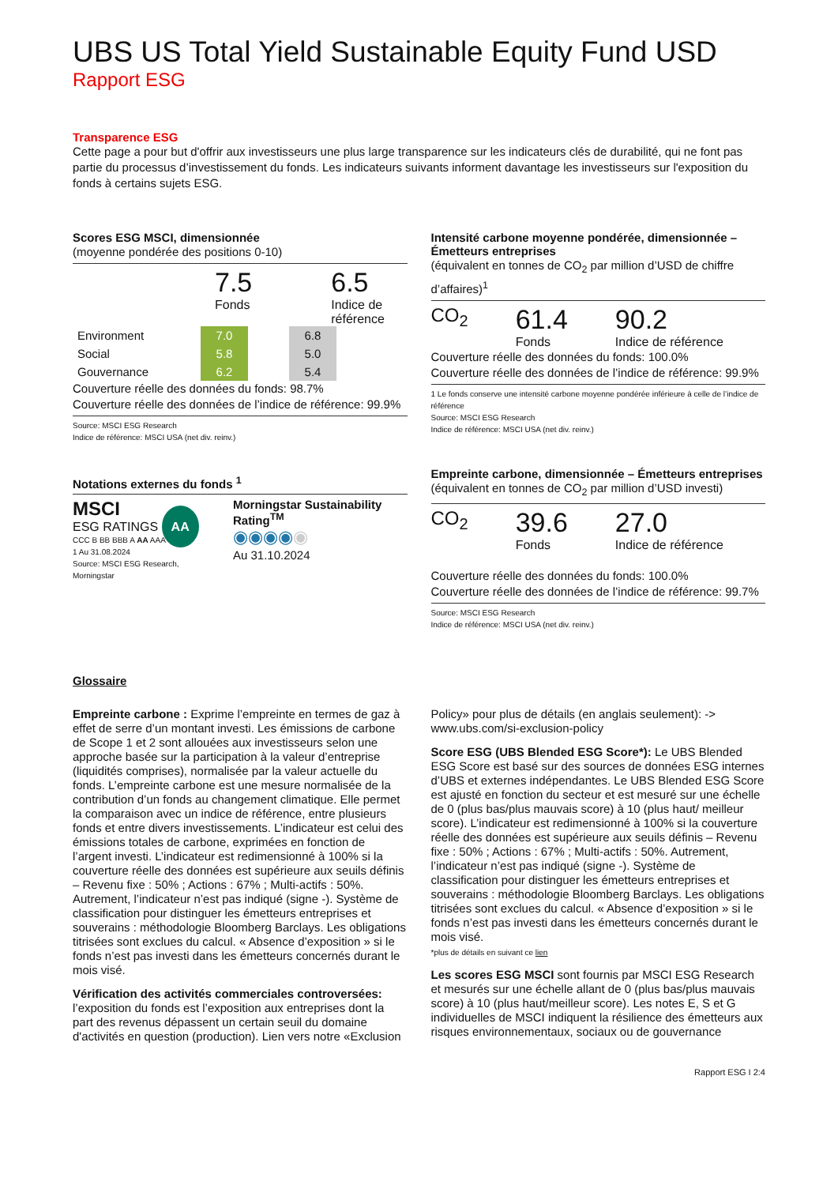UBS US Total Yield Sustainable Equity Fund USD
Rapport ESG
Transparence ESG
Cette page a pour but d'offrir aux investisseurs une plus large transparence sur les indicateurs clés de durabilité, qui ne font pas partie du processus d’investissement du fonds. Les indicateurs suivants informent davantage les investisseurs sur l'exposition du fonds à certains sujets ESG.
Scores ESG MSCI, dimensionnée
(moyenne pondérée des positions 0-10)
7.5
Fonds
6.5
Indice de
référence
| Environment | 7.0 | | 6.8 |
| Social | 5.8 | | 5.0 |
| Gouvernance | 6.2 | | 5.4 |
Couverture réelle des données du fonds: 98.7%
Couverture réelle des données de l’indice de référence: 99.9%
Source: MSCI ESG Research
Indice de référence: MSCI USA (net div. reinv.)
Notations externes du fonds <sup>1</sup>
MSCI
ESG RATINGS AA
CCC B BB BBB A AA AAA
1 Au 31.08.2024
Source: MSCI ESG Research, Morningstar
Morningstar Sustainability Rating<sup>TM</sup>
◉◉◉◉◉
Au 31.10.2024
Intensité carbone moyenne pondérée, dimensionnée – Émetteurs entreprises
(équivalent en tonnes de CO<sub>2</sub> par million d’USD de chiffre d’affaires)<sup>1</sup>
CO<sub>2</sub>
61.4
Fonds
90.2
Indice de référence
Couverture réelle des données du fonds: 100.0%
Couverture réelle des données de l’indice de référence: 99.9%
1 Le fonds conserve une intensité carbone moyenne pondérée inférieure à celle de l’indice de référence
Source: MSCI ESG Research
Indice de référence: MSCI USA (net div. reinv.)
Empreinte carbone, dimensionnée – Émetteurs entreprises
(équivalent en tonnes de CO<sub>2</sub> par million d’USD investi)
CO<sub>2</sub>
39.6
Fonds
27.0
Indice de référence
Couverture réelle des données du fonds: 100.0%
Couverture réelle des données de l’indice de référence: 99.7%
Source: MSCI ESG Research
Indice de référence: MSCI USA (net div. reinv.)
Glossaire
Empreinte carbone : Exprime l’empreinte en termes de gaz à effet de serre d’un montant investi. Les émissions de carbone de Scope 1 et 2 sont allouées aux investisseurs selon une approche basée sur la participation à la valeur d’entreprise (liquidités comprises), normalisée par la valeur actuelle du fonds. L’empreinte carbone est une mesure normalisée de la contribution d’un fonds au changement climatique. Elle permet la comparaison avec un indice de référence, entre plusieurs fonds et entre divers investissements. L’indicateur est celui des émissions totales de carbone, exprimées en fonction de l’argent investi. L’indicateur est redimensionné à 100% si la couverture réelle des données est supérieure aux seuils définis – Revenu fixe : 50% ; Actions : 67% ; Multi-actifs : 50%. Autrement, l’indicateur n’est pas indiqué (signe -). Système de classification pour distinguer les émetteurs entreprises et souverains : méthodologie Bloomberg Barclays. Les obligations titrisées sont exclues du calcul. « Absence d’exposition » si le fonds n’est pas investi dans les émetteurs concernés durant le mois visé.
Vérification des activités commerciales controversées: l’exposition du fonds est l’exposition aux entreprises dont la part des revenus dépassent un certain seuil du domaine d'activités en question (production). Lien vers notre «Exclusion
Policy» pour plus de détails (en anglais seulement): -> www.ubs.com/si-exclusion-policy
Score ESG (UBS Blended ESG Score*): Le UBS Blended ESG Score est basé sur des sources de données ESG internes d’UBS et externes indépendantes. Le UBS Blended ESG Score est ajusté en fonction du secteur et est mesuré sur une échelle de 0 (plus bas/plus mauvais score) à 10 (plus haut/ meilleur score). L’indicateur est redimensionné à 100% si la couverture réelle des données est supérieure aux seuils définis – Revenu fixe : 50% ; Actions : 67% ; Multi-actifs : 50%. Autrement, l’indicateur n’est pas indiqué (signe -). Système de classification pour distinguer les émetteurs entreprises et souverains : méthodologie Bloomberg Barclays. Les obligations titrisées sont exclues du calcul. « Absence d’exposition » si le fonds n’est pas investi dans les émetteurs concernés durant le mois visé.
*plus de détails en suivant ce lien
Les scores ESG MSCI sont fournis par MSCI ESG Research et mesurés sur une échelle allant de 0 (plus bas/plus mauvais score) à 10 (plus haut/meilleur score). Les notes E, S et G individuelles de MSCI indiquent la résilience des émetteurs aux risques environnementaux, sociaux ou de gouvernance
Rapport ESG I 2:4